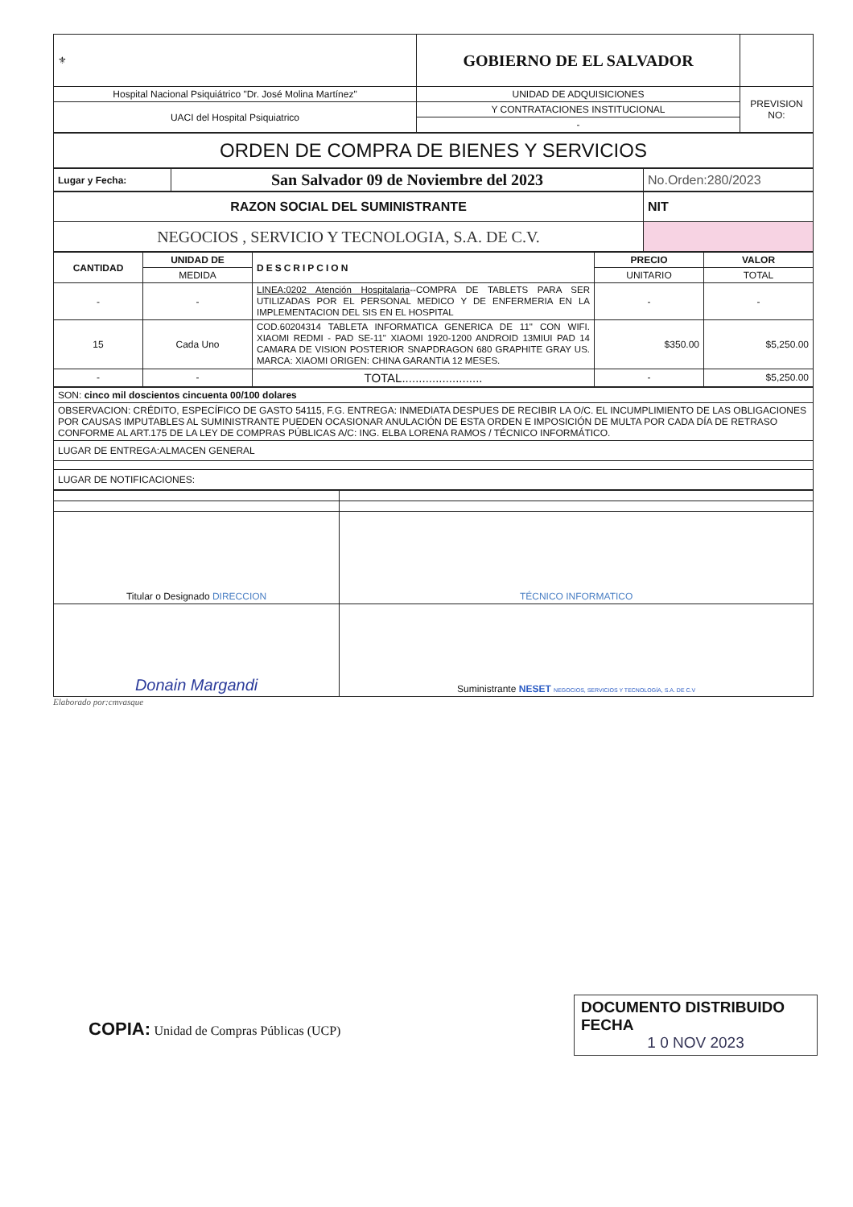| ⚜ | GOBIERNO DE EL SALVADOR | |
| Hospital Nacional Psiquiátrico "Dr. José Molina Martínez" | UNIDAD DE ADQUISICIONES | PREVISION NO: |
| UACI del Hospital Psiquiatrico | Y CONTRATACIONES INSTITUCIONAL | |
| | - | |
| ORDEN DE COMPRA DE BIENES Y SERVICIOS |
| Lugar y Fecha: | San Salvador 09 de Noviembre del 2023 | No.Orden:280/2023 |
| RAZON SOCIAL DEL SUMINISTRANTE | NIT |
| NEGOCIOS , SERVICIO Y TECNOLOGIA, S.A. DE C.V. | |
| CANTIDAD | UNIDAD DE | DESCRIPCION | PRECIO | VALOR |
| --- | --- | --- | --- | --- |
| | MEDIDA | | UNITARIO | TOTAL |
| - | - | LINEA:0202 Atención Hospitalaria --COMPRA DE TABLETS PARA SER UTILIZADAS POR EL PERSONAL MEDICO Y DE ENFERMERIA EN LA IMPLEMENTACION DEL SIS EN EL HOSPITAL | - | - |
| 15 | Cada Uno | COD.60204314 TABLETA INFORMATICA GENERICA DE 11" CON WIFI. XIAOMI REDMI - PAD SE-11" XIAOMI 1920-1200 ANDROID 13MIUI PAD 14 CAMARA DE VISION POSTERIOR SNAPDRAGON 680 GRAPHITE GRAY US. MARCA: XIAOMI ORIGEN: CHINA GARANTIA 12 MESES. | $350.00 | $5,250.00 |
| - | - | TOTAL........................ | - | $5,250.00 |
| SON: cinco mil doscientos cincuenta 00/100 dolares |
| OBSERVACION: CRÉDITO, ESPECÍFICO DE GASTO 54115, F.G. ENTREGA: INMEDIATA DESPUES DE RECIBIR LA O/C. EL INCUMPLIMIENTO DE LAS OBLIGACIONES POR CAUSAS IMPUTABLES AL SUMINISTRANTE PUEDEN OCASIONAR ANULACIÓN DE ESTA ORDEN E IMPOSICIÓN DE MULTA POR CADA DÍA DE RETRASO CONFORME AL ART.175 DE LA LEY DE COMPRAS PÚBLICAS A/C: ING. ELBA LORENA RAMOS / TÉCNICO INFORMÁTICO. |
| LUGAR DE ENTREGA:ALMACEN GENERAL |
| LUGAR DE NOTIFICACIONES: |
| Titular o Designado DIRECCION | TÉCNICO INFORMATICO |
| Donain Margandi | Suministrante NESET NEGOCIOS, SERVICIOS Y TECNOLOGÍA, S.A. DE C.V |
Elaborado por:cmvasque
COPIA: Unidad de Compras Públicas (UCP)
DOCUMENTO DISTRIBUIDO
FECHA
1 0 NOV 2023